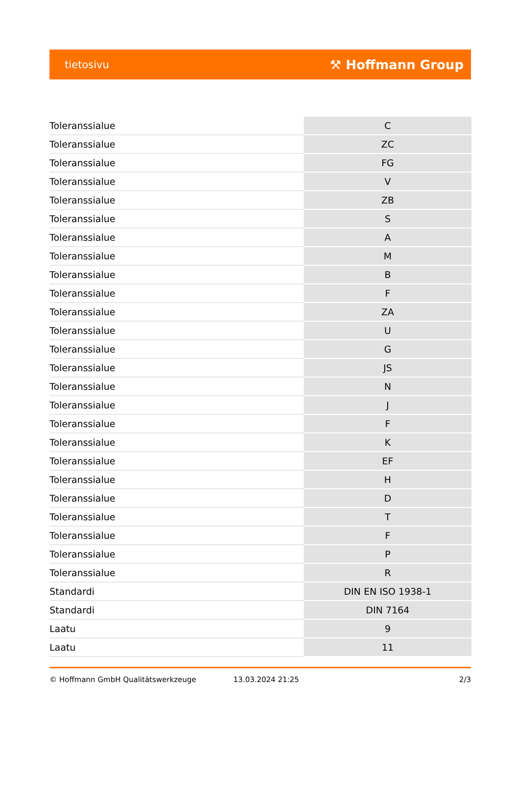tietosivu ⚒ Hoffmann Group
| Toleranssialue | C |
| Toleranssialue | ZC |
| Toleranssialue | FG |
| Toleranssialue | V |
| Toleranssialue | ZB |
| Toleranssialue | S |
| Toleranssialue | A |
| Toleranssialue | M |
| Toleranssialue | B |
| Toleranssialue | F |
| Toleranssialue | ZA |
| Toleranssialue | U |
| Toleranssialue | G |
| Toleranssialue | JS |
| Toleranssialue | N |
| Toleranssialue | J |
| Toleranssialue | F |
| Toleranssialue | K |
| Toleranssialue | EF |
| Toleranssialue | H |
| Toleranssialue | D |
| Toleranssialue | T |
| Toleranssialue | F |
| Toleranssialue | P |
| Toleranssialue | R |
| Standardi | DIN EN ISO 1938-1 |
| Standardi | DIN 7164 |
| Laatu | 9 |
| Laatu | 11 |
© Hoffmann GmbH Qualitätswerkzeuge 13.03.2024 21:25 2/3